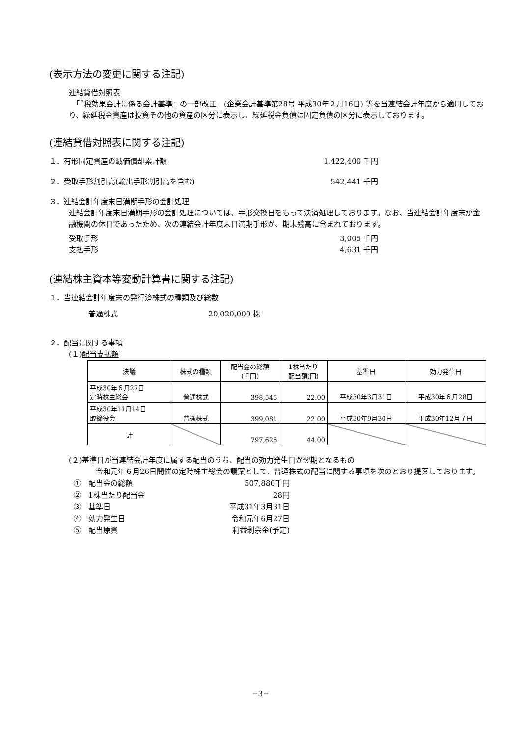(表示方法の変更に関する注記)
連結貸借対照表
　「『税効果会計に係る会計基準』の一部改正」(企業会計基準第28号 平成30年２月16日) 等を当連結会計年度から適用しており、繰延税金資産は投資その他の資産の区分に表示し、繰延税金負債は固定負債の区分に表示しております。
(連結貸借対照表に関する注記)
１．有形固定資産の減価償却累計額 1,422,400 千円
２．受取手形割引高(輸出手形割引高を含む) 542,441 千円
３．連結会計年度末日満期手形の会計処理
連結会計年度末日満期手形の会計処理については、手形交換日をもって決済処理しております。なお、当連結会計年度末が金融機関の休日であったため、次の連結会計年度末日満期手形が、期末残高に含まれております。
受取手形 3,005 千円
支払手形 4,631 千円
(連結株主資本等変動計算書に関する注記)
１．当連結会計年度末の発行済株式の種類及び総数
普通株式 20,020,000 株
２．配当に関する事項
(１)配当支払額
| 決議 | 株式の種類 | 配当金の総額 (千円) | 1株当たり 配当額(円) | 基準日 | 効力発生日 |
| --- | --- | --- | --- | --- | --- |
| 平成30年６月27日 定時株主総会 | 普通株式 | 398,545 | 22.00 | 平成30年3月31日 | 平成30年６月28日 |
| 平成30年11月14日 取締役会 | 普通株式 | 399,081 | 22.00 | 平成30年9月30日 | 平成30年12月７日 |
| 計 | | 797,626 | 44.00 | | |
(２)基準日が当連結会計年度に属する配当のうち、配当の効力発生日が翌期となるもの
　令和元年６月26日開催の定時株主総会の議案として、普通株式の配当に関する事項を次のとおり提案しております。
①　配当金の総額 507,880千円
②　1株当たり配当金 28円
③　基準日 平成31年3月31日
④　効力発生日 令和元年6月27日
⑤　配当原資 利益剰余金(予定)
−3−